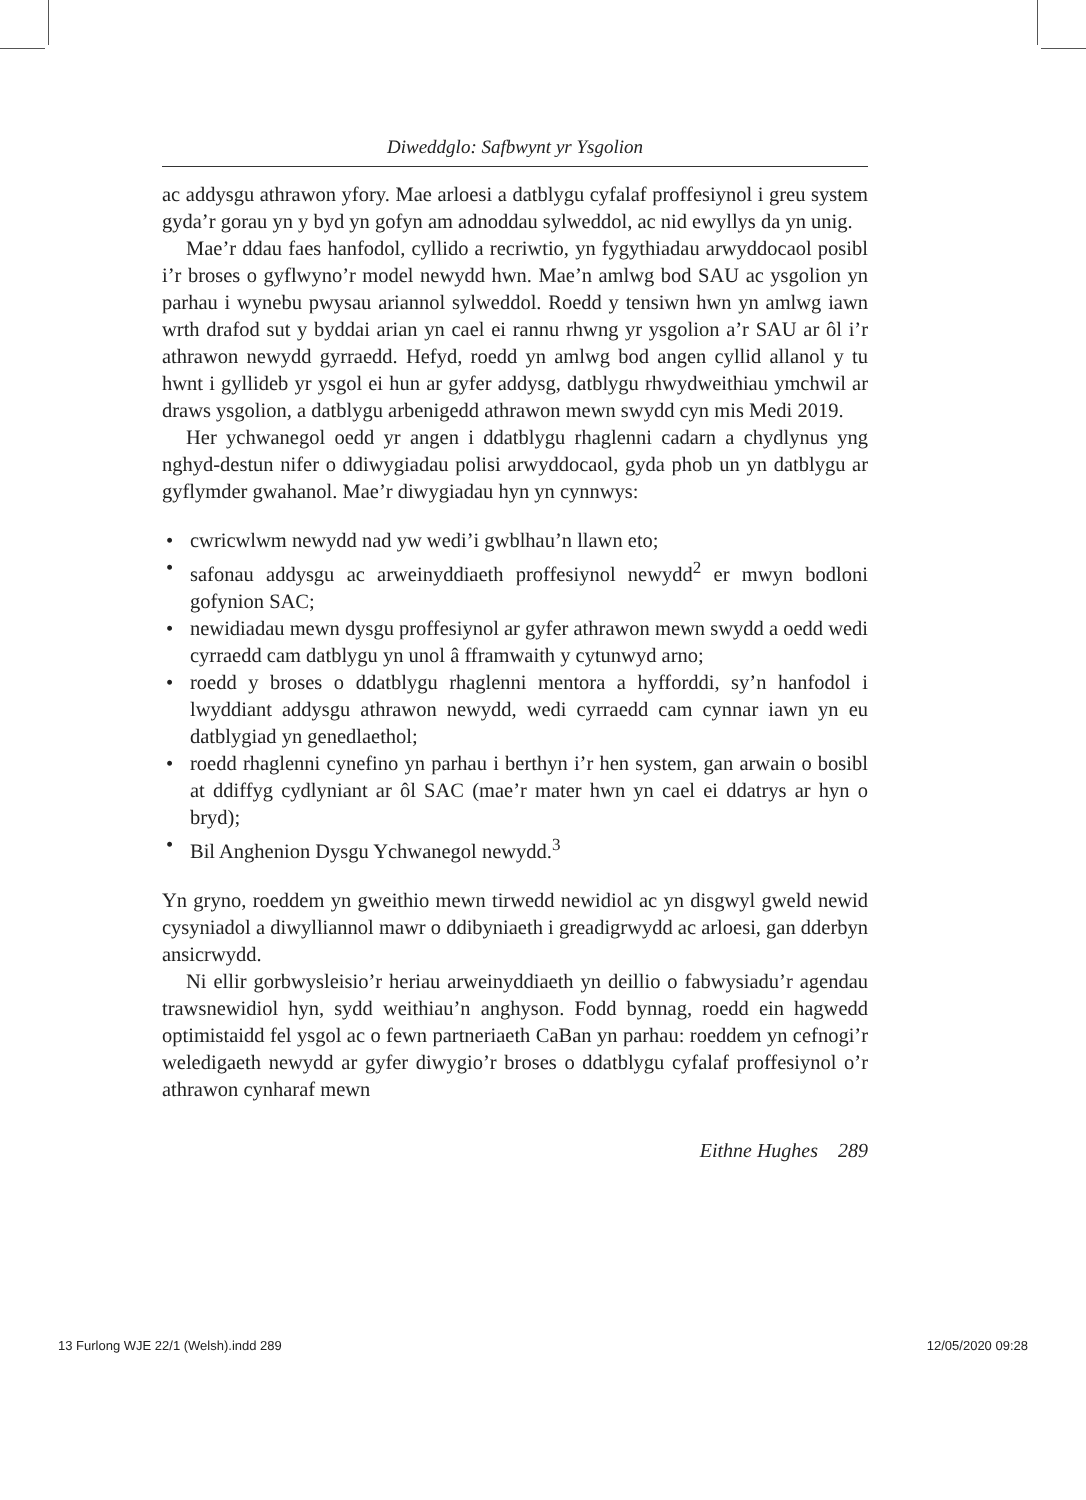Diweddglo: Safbwynt yr Ysgolion
ac addysgu athrawon yfory. Mae arloesi a datblygu cyfalaf proffesiynol i greu system gyda’r gorau yn y byd yn gofyn am adnoddau sylweddol, ac nid ewyllys da yn unig.
Mae’r ddau faes hanfodol, cyllido a recriwtio, yn fygythiadau arwydd­ocaol posibl i’r broses o gyflwyno’r model newydd hwn. Mae’n amlwg bod SAU ac ysgolion yn parhau i wynebu pwysau ariannol sylweddol. Roedd y tensiwn hwn yn amlwg iawn wrth drafod sut y byddai arian yn cael ei rannu rhwng yr ysgolion a’r SAU ar ôl i’r athrawon newydd gyrraedd. Hefyd, roedd yn amlwg bod angen cyllid allanol y tu hwnt i gyllideb yr ysgol ei hun ar gyfer addysg, datblygu rhwydweithiau ymchwil ar draws ysgolion, a datblygu arbenigedd athrawon mewn swydd cyn mis Medi 2019.
Her ychwanegol oedd yr angen i ddatblygu rhaglenni cadarn a chyd­lynus yng nghyd-destun nifer o ddiwygiadau polisi arwyddocaol, gyda phob un yn datblygu ar gyflymder gwahanol. Mae’r diwygiadau hyn yn cynnwys:
• cwricwlwm newydd nad yw wedi’i gwblhau’n llawn eto;
• safonau addysgu ac arweinyddiaeth proffesiynol newydd<sup>2</sup> er mwyn bodloni gofynion SAC;
• newidiadau mewn dysgu proffesiynol ar gyfer athrawon mewn swydd a oedd wedi cyrraedd cam datblygu yn unol â fframwaith y cytunwyd arno;
• roedd y broses o ddatblygu rhaglenni mentora a hyfforddi, sy’n hanfodol i lwyddiant addysgu athrawon newydd, wedi cyrraedd cam cynnar iawn yn eu datblygiad yn genedlaethol;
• roedd rhaglenni cynefino yn parhau i berthyn i’r hen system, gan arwain o bosibl at ddiffyg cydlyniant ar ôl SAC (mae’r mater hwn yn cael ei ddatrys ar hyn o bryd);
• Bil Anghenion Dysgu Ychwanegol newydd.<sup>3</sup>
Yn gryno, roeddem yn gweithio mewn tirwedd newidiol ac yn disgwyl gweld newid cysyniadol a diwylliannol mawr o ddibyniaeth i greadig­rwydd ac arloesi, gan dderbyn ansicrwydd.
Ni ellir gorbwysleisio’r heriau arweinyddiaeth yn deillio o fabwysiadu’r agendau trawsnewidiol hyn, sydd weithiau’n anghyson. Fodd bynnag, roedd ein hagwedd optimistaidd fel ysgol ac o fewn partneriaeth CaBan yn parhau: roeddem yn cefnogi’r weledigaeth newydd ar gyfer diwygio’r broses o ddatblygu cyfalaf proffesiynol o’r athrawon cynharaf mewn
Eithne Hughes 289
13 Furlong WJE 22/1 (Welsh).indd 289 12/05/2020 09:28